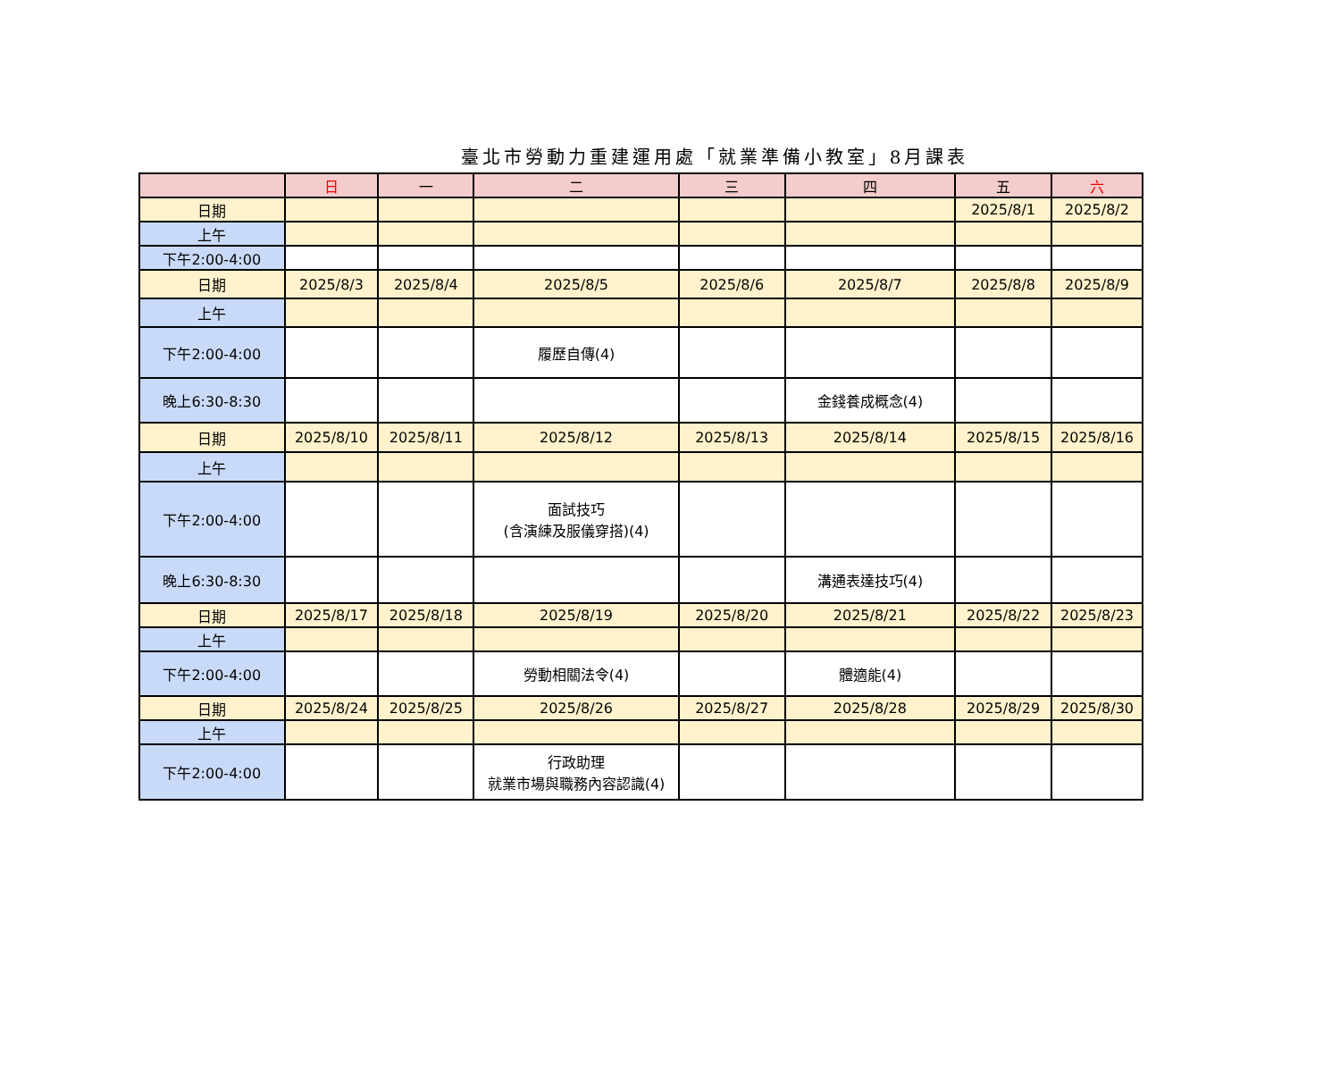臺北市勞動力重建運用處「就業準備小教室」8月課表
| | 日 | 一 | 二 | 三 | 四 | 五 | 六 |
| --- | --- | --- | --- | --- | --- | --- | --- |
| 日期 | | | | | | 2025/8/1 | 2025/8/2 |
| 上午 | | | | | | | |
| 下午2:00-4:00 | | | | | | | |
| 日期 | 2025/8/3 | 2025/8/4 | 2025/8/5 | 2025/8/6 | 2025/8/7 | 2025/8/8 | 2025/8/9 |
| 上午 | | | | | | | |
| 下午2:00-4:00 | | | 履歷自傳(4) | | | | |
| 晚上6:30-8:30 | | | | | 金錢養成概念(4) | | |
| 日期 | 2025/8/10 | 2025/8/11 | 2025/8/12 | 2025/8/13 | 2025/8/14 | 2025/8/15 | 2025/8/16 |
| 上午 | | | | | | | |
| 下午2:00-4:00 | | | 面試技巧 (含演練及服儀穿搭)(4) | | | | |
| 晚上6:30-8:30 | | | | | 溝通表達技巧(4) | | |
| 日期 | 2025/8/17 | 2025/8/18 | 2025/8/19 | 2025/8/20 | 2025/8/21 | 2025/8/22 | 2025/8/23 |
| 上午 | | | | | | | |
| 下午2:00-4:00 | | | 勞動相關法令(4) | | 體適能(4) | | |
| 日期 | 2025/8/24 | 2025/8/25 | 2025/8/26 | 2025/8/27 | 2025/8/28 | 2025/8/29 | 2025/8/30 |
| 上午 | | | | | | | |
| 下午2:00-4:00 | | | 行政助理 就業市場與職務內容認識(4) | | | | |